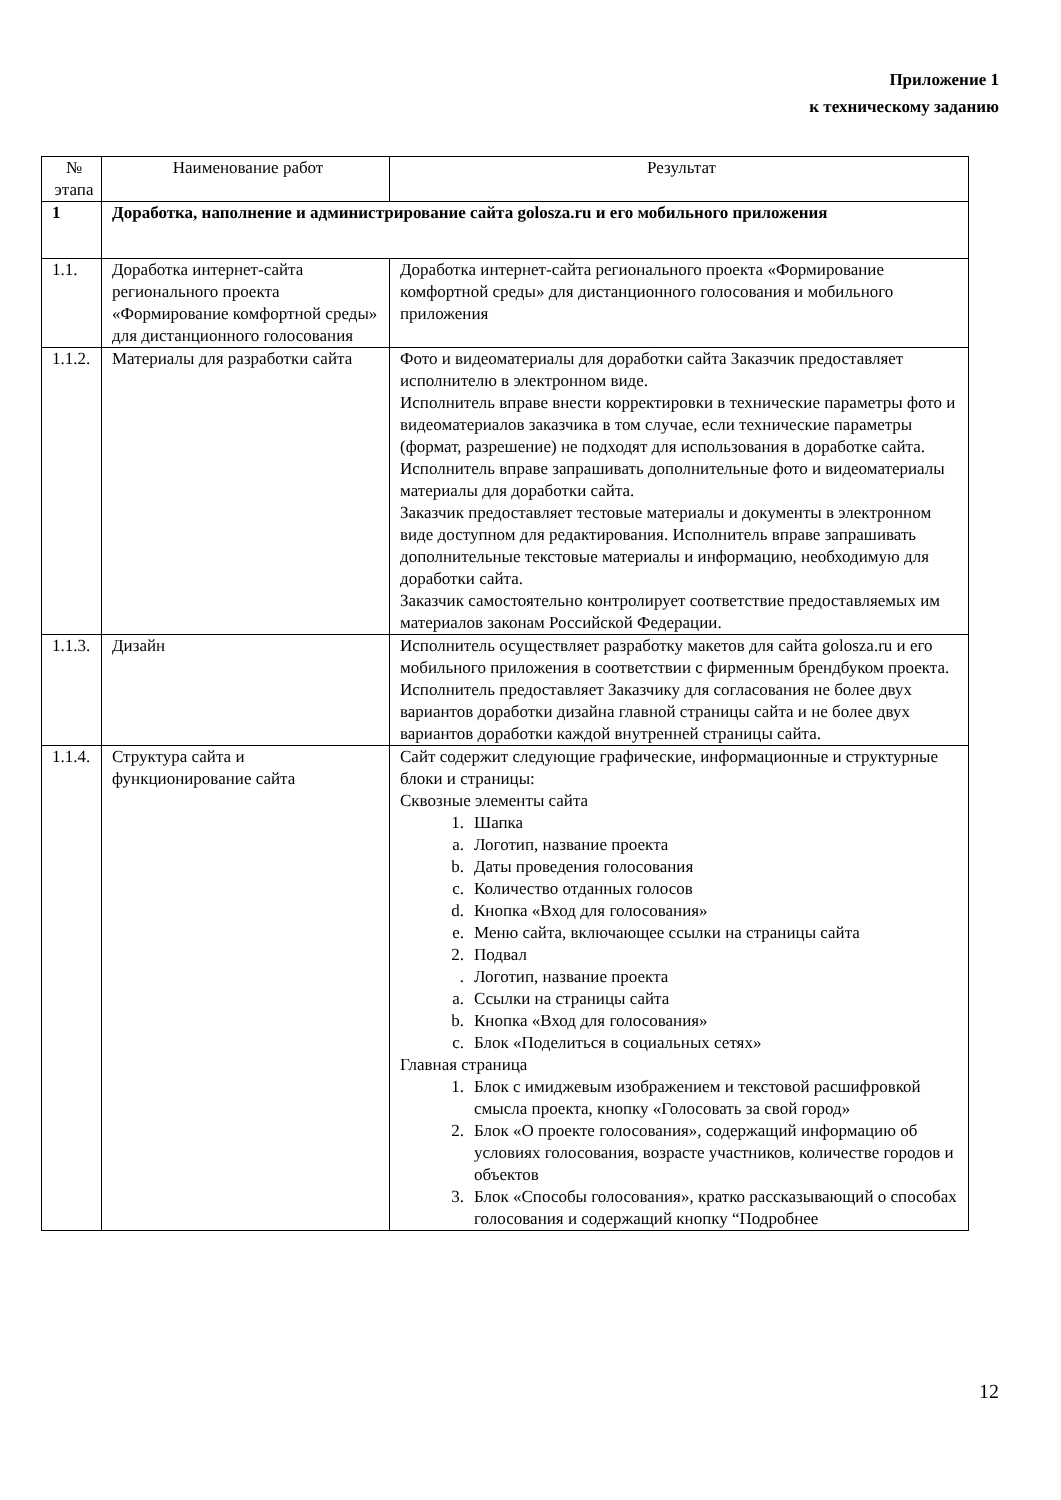Приложение 1
к техническому заданию
| № этапа | Наименование работ | Результат |
| --- | --- | --- |
| 1 | Доработка, наполнение и администрирование сайта golosza.ru и его мобильного приложения | |
| 1.1. | Доработка интернет-сайта регионального проекта «Формирование комфортной среды» для дистанционного голосования | Доработка интернет-сайта регионального проекта «Формирование комфортной среды» для дистанционного голосования и мобильного приложения |
| 1.1.2. | Материалы для разработки сайта | Фото и видеоматериалы для доработки сайта Заказчик предоставляет исполнителю в электронном виде. Исполнитель вправе внести корректировки в технические параметры фото и видеоматериалов заказчика в том случае, если технические параметры (формат, разрешение) не подходят для использования в доработке сайта. Исполнитель вправе запрашивать дополнительные фото и видеоматериалы материалы для доработки сайта. Заказчик предоставляет тестовые материалы и документы в электронном виде доступном для редактирования. Исполнитель вправе запрашивать дополнительные текстовые материалы и информацию, необходимую для доработки сайта. Заказчик самостоятельно контролирует соответствие предоставляемых им материалов законам Российской Федерации. |
| 1.1.3. | Дизайн | Исполнитель осуществляет разработку макетов для сайта golosza.ru и его мобильного приложения в соответствии с фирменным брендбуком проекта. Исполнитель предоставляет Заказчику для согласования не более двух вариантов доработки дизайна главной страницы сайта и не более двух вариантов доработки каждой внутренней страницы сайта. |
| 1.1.4. | Структура сайта и функционирование сайта | Сайт содержит следующие графические, информационные и структурные блоки и страницы: Сквозные элементы сайта 1. Шапка a. Логотип, название проекта b. Даты проведения голосования c. Количество отданных голосов d. Кнопка «Вход для голосования» e. Меню сайта, включающее ссылки на страницы сайта 2. Подвал . Логотип, название проекта a. Ссылки на страницы сайта b. Кнопка «Вход для голосования» c. Блок «Поделиться в социальных сетях» Главная страница 1. Блок с имиджевым изображением и текстовой расшифровкой смысла проекта, кнопку «Голосовать за свой город» 2. Блок «О проекте голосования», содержащий информацию об условиях голосования, возрасте участников, количестве городов и объектов 3. Блок «Способы голосования», кратко рассказывающий о способах голосования и содержащий кнопку “Подробнее |
12